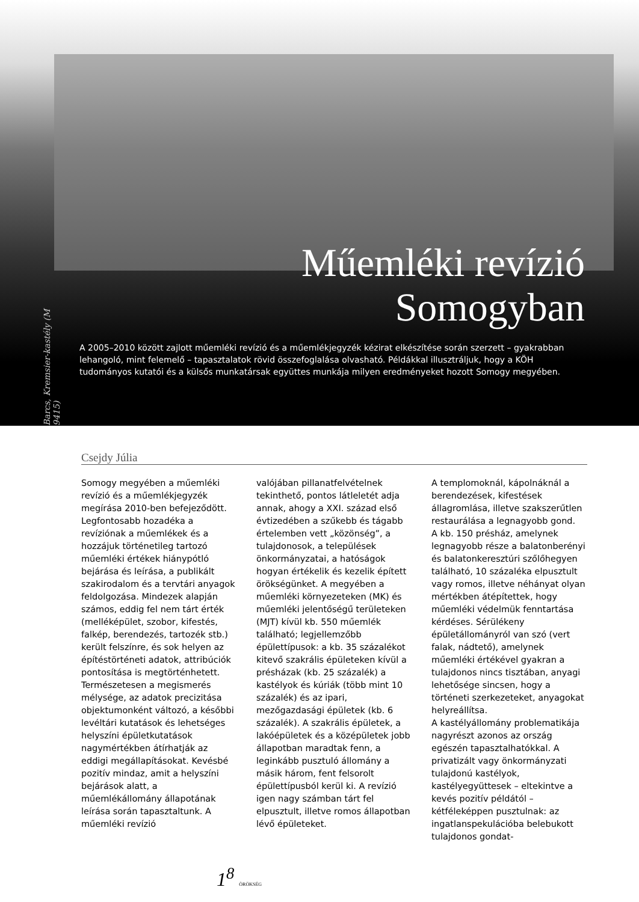Barcs, Kremsier-kastély (M 9415)
Műemléki revízió
Somogyban
A 2005–2010 között zajlott műemléki revízió és a műemlékjegyzék kézirat elkészítése során szerzett – gyakrabban lehangoló, mint felemelő – tapasztalatok rövid összefoglalása olvasható. Példákkal illusztráljuk, hogy a KÖH tudományos kutatói és a külsős munkatársak együttes munkája milyen eredményeket hozott Somogy megyében.
Csejdy Júlia
Somogy megyében a műemléki revízió és a műemlékjegyzék megírása 2010-ben befejeződött. Legfontosabb hozadéka a revíziónak a műemlékek és a hozzájuk történetileg tartozó műemléki értékek hiánypótló bejárása és leírása, a publikált szakirodalom és a tervtári anyagok feldolgozása. Mindezek alapján számos, eddig fel nem tárt érték (melléképület, szobor, kifestés, falkép, berendezés, tartozék stb.) került felszínre, és sok helyen az építéstörténeti adatok, attribúciók pontosítása is megtörténhetett. Természetesen a megismerés mélysége, az adatok precizitása objektumonként változó, a későbbi levéltári kutatások és lehetséges helyszíni épületkutatások nagymértékben átírhatják az eddigi megállapításokat. Kevésbé pozitív mindaz, amit a helyszíni bejárások alatt, a műemlékállomány állapotának leírása során tapasztaltunk. A műemléki revízió
valójában pillanatfelvételnek tekinthető, pontos látleletét adja annak, ahogy a XXI. század első évtizedében a szűkebb és tágabb értelemben vett „közönség”, a tulajdonosok, a települések önkormányzatai, a hatóságok hogyan értékelik és kezelik épített örökségünket. A megyében a műemléki környezeteken (MK) és műemléki jelentőségű területeken (MJT) kívül kb. 550 műemlék található; legjellemzőbb épülettípusok: a kb. 35 százalékot kitevő szakrális épületeken kívül a présházak (kb. 25 százalék) a kastélyok és kúriák (több mint 10 százalék) és az ipari, mezőgazdasági épületek (kb. 6 százalék). A szakrális épületek, a lakóépületek és a középületek jobb állapotban maradtak fenn, a leginkább pusztuló állomány a másik három, fent felsorolt épülettípusból kerül ki. A revízió igen nagy számban tárt fel elpusztult, illetve romos állapotban lévő épületeket.
A templomoknál, kápolnáknál a berendezések, kifestések állagromlása, illetve szakszerűtlen restaurálása a legnagyobb gond.
A kb. 150 présház, amelynek legnagyobb része a balatonberényi és balatonkeresztúri szőlőhegyen található, 10 százaléka elpusztult vagy romos, illetve néhányat olyan mértékben átépítettek, hogy műemléki védelmük fenntartása kérdéses. Sérülékeny épületállományról van szó (vert falak, nádtető), amelynek műemléki értékével gyakran a tulajdonos nincs tisztában, anyagi lehetősége sincsen, hogy a történeti szerkezeteket, anyagokat helyreállítsa.
A kastélyállomány problematikája nagyrészt azonos az ország egészén tapasztalhatókkal. A privatizált vagy önkormányzati tulajdonú kastélyok, kastélyegyüttesek – eltekintve a kevés pozitív példától – kétféleképpen pusztulnak: az ingatlanspekulációba belebukott tulajdonos gondat-
1<sup>8</sup> ÖRÖKSÉG